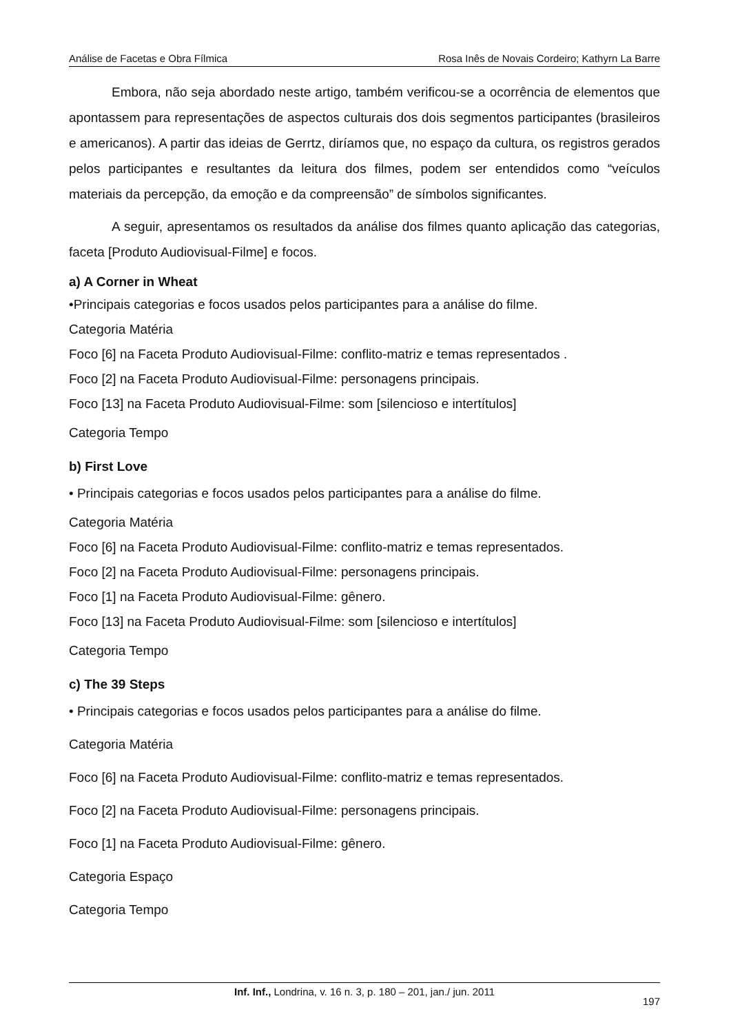Análise de Facetas e Obra Fílmica Rosa Inês de Novais Cordeiro; Kathyrn La Barre
Embora, não seja abordado neste artigo, também verificou-se a ocorrência de elementos que apontassem para representações de aspectos culturais dos dois segmentos participantes (brasileiros e americanos). A partir das ideias de Gerrtz, diríamos que, no espaço da cultura, os registros gerados pelos participantes e resultantes da leitura dos filmes, podem ser entendidos como “veículos materiais da percepção, da emoção e da compreensão” de símbolos significantes.
A seguir, apresentamos os resultados da análise dos filmes quanto aplicação das categorias, faceta [Produto Audiovisual-Filme] e focos.
a) A Corner in Wheat
•Principais categorias e focos usados pelos participantes para a análise do filme.
Categoria Matéria
Foco [6] na Faceta Produto Audiovisual-Filme: conflito-matriz e temas representados .
Foco [2] na Faceta Produto Audiovisual-Filme: personagens principais.
Foco [13] na Faceta Produto Audiovisual-Filme: som [silencioso e intertítulos]
Categoria Tempo
b) First Love
• Principais categorias e focos usados pelos participantes para a análise do filme.
Categoria Matéria
Foco [6] na Faceta Produto Audiovisual-Filme: conflito-matriz e temas representados.
Foco [2] na Faceta Produto Audiovisual-Filme: personagens principais.
Foco [1] na Faceta Produto Audiovisual-Filme: gênero.
Foco [13] na Faceta Produto Audiovisual-Filme: som [silencioso e intertítulos]
Categoria Tempo
c) The 39 Steps
• Principais categorias e focos usados pelos participantes para a análise do filme.
Categoria Matéria
Foco [6] na Faceta Produto Audiovisual-Filme: conflito-matriz e temas representados.
Foco [2] na Faceta Produto Audiovisual-Filme: personagens principais.
Foco [1] na Faceta Produto Audiovisual-Filme: gênero.
Categoria Espaço
Categoria Tempo
Inf. Inf., Londrina, v. 16 n. 3, p. 180 – 201, jan./ jun. 2011
197